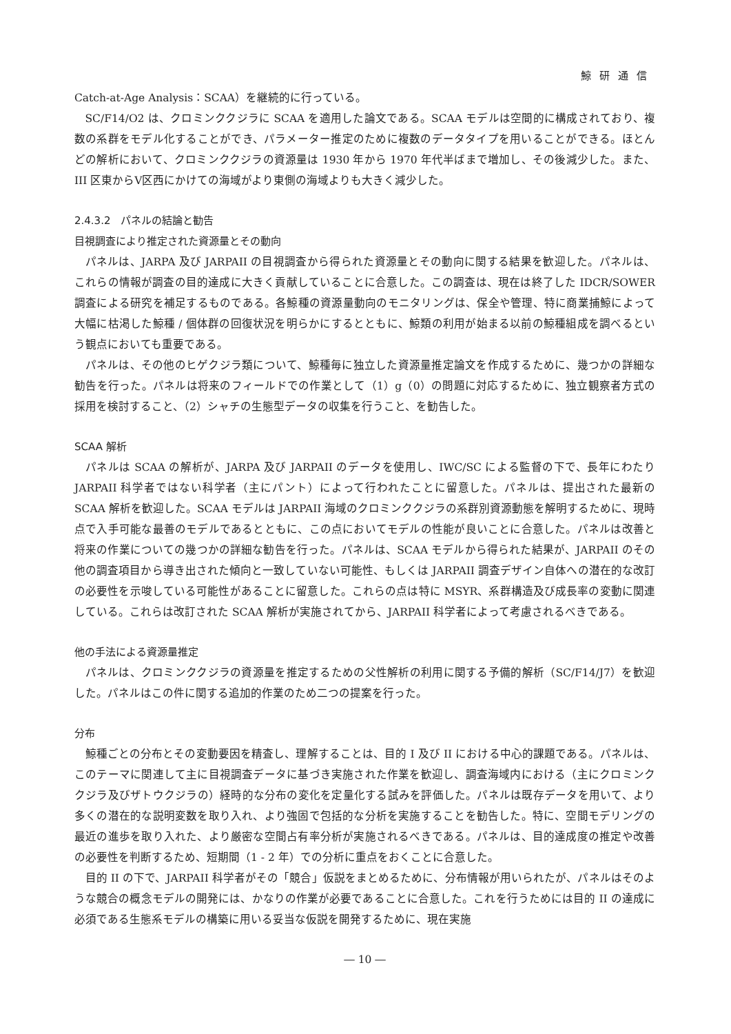鯨研通信
Catch-at-Age Analysis：SCAA）を継続的に行っている。
SC/F14/O2 は、クロミンククジラに SCAA を適用した論文である。SCAA モデルは空間的に構成されており、複数の系群をモデル化することができ、パラメーター推定のために複数のデータタイプを用いることができる。ほとんどの解析において、クロミンククジラの資源量は 1930 年から 1970 年代半ばまで増加し、その後減少した。また、III 区東からV区西にかけての海域がより東側の海域よりも大きく減少した。
2.4.3.2　パネルの結論と勧告
目視調査により推定された資源量とその動向
パネルは、JARPA 及び JARPAII の目視調査から得られた資源量とその動向に関する結果を歓迎した。パネルは、これらの情報が調査の目的達成に大きく貢献していることに合意した。この調査は、現在は終了した IDCR/SOWER 調査による研究を補足するものである。各鯨種の資源量動向のモニタリングは、保全や管理、特に商業捕鯨によって大幅に枯渇した鯨種 / 個体群の回復状況を明らかにするとともに、鯨類の利用が始まる以前の鯨種組成を調べるという観点においても重要である。
パネルは、その他のヒゲクジラ類について、鯨種毎に独立した資源量推定論文を作成するために、幾つかの詳細な勧告を行った。パネルは将来のフィールドでの作業として（1）g（0）の問題に対応するために、独立観察者方式の採用を検討すること、（2）シャチの生態型データの収集を行うこと、を勧告した。
SCAA 解析
パネルは SCAA の解析が、JARPA 及び JARPAII のデータを使用し、IWC/SC による監督の下で、長年にわたり JARPAII 科学者ではない科学者（主にパント）によって行われたことに留意した。パネルは、提出された最新の SCAA 解析を歓迎した。SCAA モデルは JARPAII 海域のクロミンククジラの系群別資源動態を解明するために、現時点で入手可能な最善のモデルであるとともに、この点においてモデルの性能が良いことに合意した。パネルは改善と将来の作業についての幾つかの詳細な勧告を行った。パネルは、SCAA モデルから得られた結果が、JARPAII のその他の調査項目から導き出された傾向と一致していない可能性、もしくは JARPAII 調査デザイン自体への潜在的な改訂の必要性を示唆している可能性があることに留意した。これらの点は特に MSYR、系群構造及び成長率の変動に関連している。これらは改訂された SCAA 解析が実施されてから、JARPAII 科学者によって考慮されるべきである。
他の手法による資源量推定
パネルは、クロミンククジラの資源量を推定するための父性解析の利用に関する予備的解析（SC/F14/J7）を歓迎した。パネルはこの件に関する追加的作業のため二つの提案を行った。
分布
鯨種ごとの分布とその変動要因を精査し、理解することは、目的 I 及び II における中心的課題である。パネルは、このテーマに関連して主に目視調査データに基づき実施された作業を歓迎し、調査海域内における（主にクロミンククジラ及びザトウクジラの）経時的な分布の変化を定量化する試みを評価した。パネルは既存データを用いて、より多くの潜在的な説明変数を取り入れ、より強固で包括的な分析を実施することを勧告した。特に、空間モデリングの最近の進歩を取り入れた、より厳密な空間占有率分析が実施されるべきである。パネルは、目的達成度の推定や改善の必要性を判断するため、短期間（1 - 2 年）での分析に重点をおくことに合意した。
目的 II の下で、JARPAII 科学者がその「競合」仮説をまとめるために、分布情報が用いられたが、パネルはそのような競合の概念モデルの開発には、かなりの作業が必要であることに合意した。これを行うためには目的 II の達成に必須である生態系モデルの構築に用いる妥当な仮説を開発するために、現在実施
― 10 ―